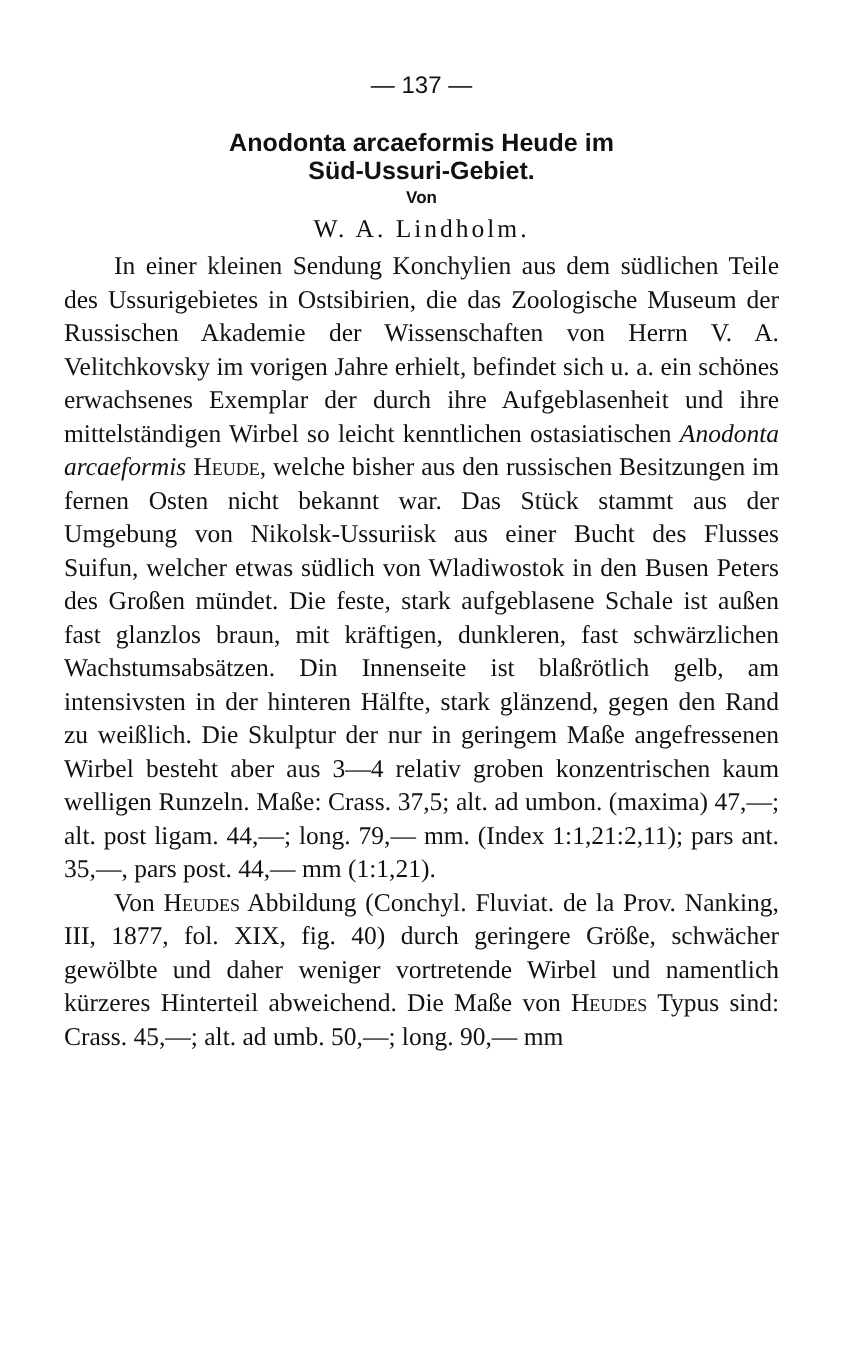— 137 —
Anodonta arcaeformis Heude im
Süd-Ussuri-Gebiet.
Von
W. A. Lindholm.
In einer kleinen Sendung Konchylien aus dem südlichen Teile des Ussurigebietes in Ostsibirien, die das Zoologische Museum der Russischen Akademie der Wissenschaften von Herrn V. A. Velitchkovsky im vorigen Jahre erhielt, befindet sich u. a. ein schönes erwachsenes Exemplar der durch ihre Aufgeblasenheit und ihre mittelständigen Wirbel so leicht kenntlichen ostasiatischen Anodonta arcaeformis Heude, welche bisher aus den russischen Besitzungen im fernen Osten nicht bekannt war. Das Stück stammt aus der Umgebung von Nikolsk-Ussuriisk aus einer Bucht des Flusses Suifun, welcher etwas südlich von Wladiwostok in den Busen Peters des Großen mündet. Die feste, stark aufgeblasene Schale ist außen fast glanzlos braun, mit kräftigen, dunkleren, fast schwärzlichen Wachstumsabsätzen. Din Innenseite ist blaßrötlich gelb, am intensivsten in der hinteren Hälfte, stark glänzend, gegen den Rand zu weißlich. Die Skulptur der nur in geringem Maße angefressenen Wirbel besteht aber aus 3—4 relativ groben konzentrischen kaum welligen Runzeln. Maße: Crass. 37,5; alt. ad umbon. (maxima) 47,—; alt. post ligam. 44,—; long. 79,— mm. (Index 1:1,21:2,11); pars ant. 35,—, pars post. 44,— mm (1:1,21).
Von Heudes Abbildung (Conchyl. Fluviat. de la Prov. Nanking, III, 1877, fol. XIX, fig. 40) durch geringere Größe, schwächer gewölbte und daher weniger vortretende Wirbel und namentlich kürzeres Hinterteil abweichend. Die Maße von Heudes Typus sind: Crass. 45,—; alt. ad umb. 50,—; long. 90,— mm